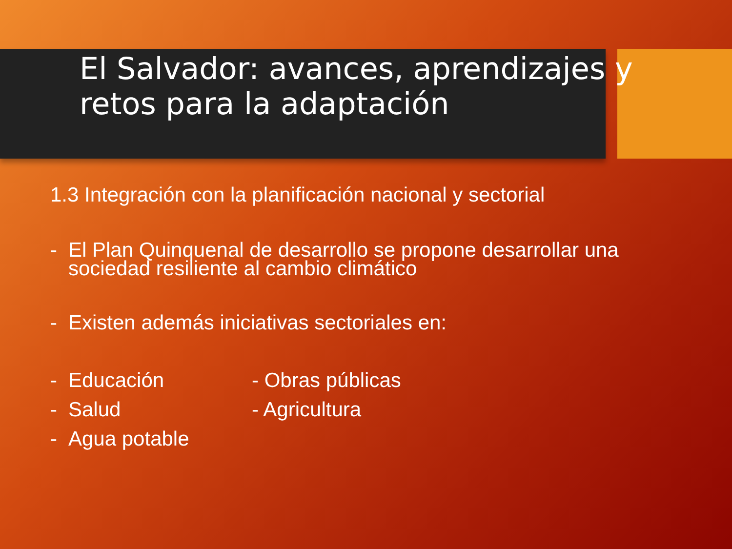El Salvador: avances, aprendizajes y
retos para la adaptación
1.3 Integración con la planificación nacional y sectorial
- El Plan Quinquenal de desarrollo se propone desarrollar una
sociedad resiliente al cambio climático
- Existen además iniciativas sectoriales en:
- Educación - Obras públicas
- Salud - Agricultura
- Agua potable